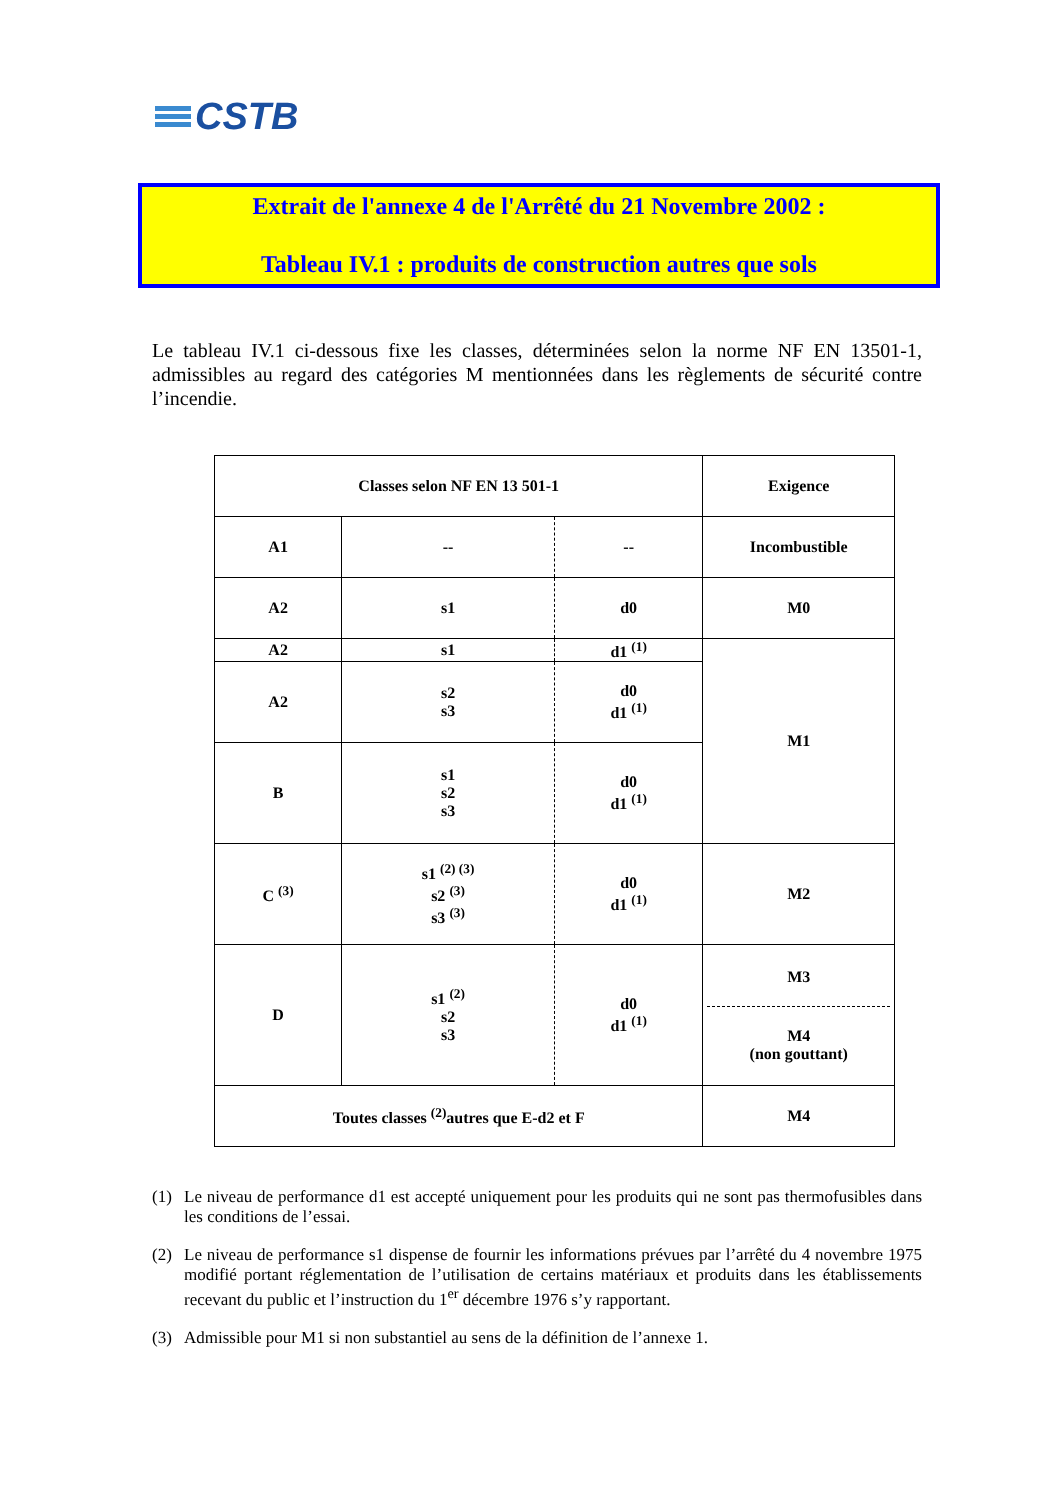CSTB
Extrait de l'annexe 4 de l'Arrêté du 21 Novembre 2002 :
Tableau IV.1 : produits de construction autres que sols
Le tableau IV.1 ci-dessous fixe les classes, déterminées selon la norme NF EN 13501-1, admissibles au regard des catégories M mentionnées dans les règlements de sécurité contre l’incendie.
| Classes selon NF EN 13 501-1 | | | Exigence |
| --- | --- | --- | --- |
| A1 | -- | -- | Incombustible |
| A2 | s1 | d0 | M0 |
| A2 | s1 | d1 <sup>(1)</sup> | M1 |
| A2 | s2 s3 | d0 d1 <sup>(1)</sup> | |
| B | s1 s2 s3 | d0 d1 <sup>(1)</sup> | |
| C <sup>(3)</sup> | s1 <sup>(2) (3)</sup> s2 <sup>(3)</sup> s3 <sup>(3)</sup> | d0 d1 <sup>(1)</sup> | M2 |
| D | s1 <sup>(2)</sup> s2 s3 | d0 d1 <sup>(1)</sup> | M3 M4 (non gouttant) |
| Toutes classes <sup>(2)</sup>autres que E-d2 et F | | | M4 |
(1) Le niveau de performance d1 est accepté uniquement pour les produits qui ne sont pas thermofusibles dans les conditions de l’essai.
(2) Le niveau de performance s1 dispense de fournir les informations prévues par l’arrêté du 4 novembre 1975 modifié portant réglementation de l’utilisation de certains matériaux et produits dans les établissements recevant du public et l’instruction du 1<sup>er</sup> décembre 1976 s’y rapportant.
(3) Admissible pour M1 si non substantiel au sens de la définition de l’annexe 1.